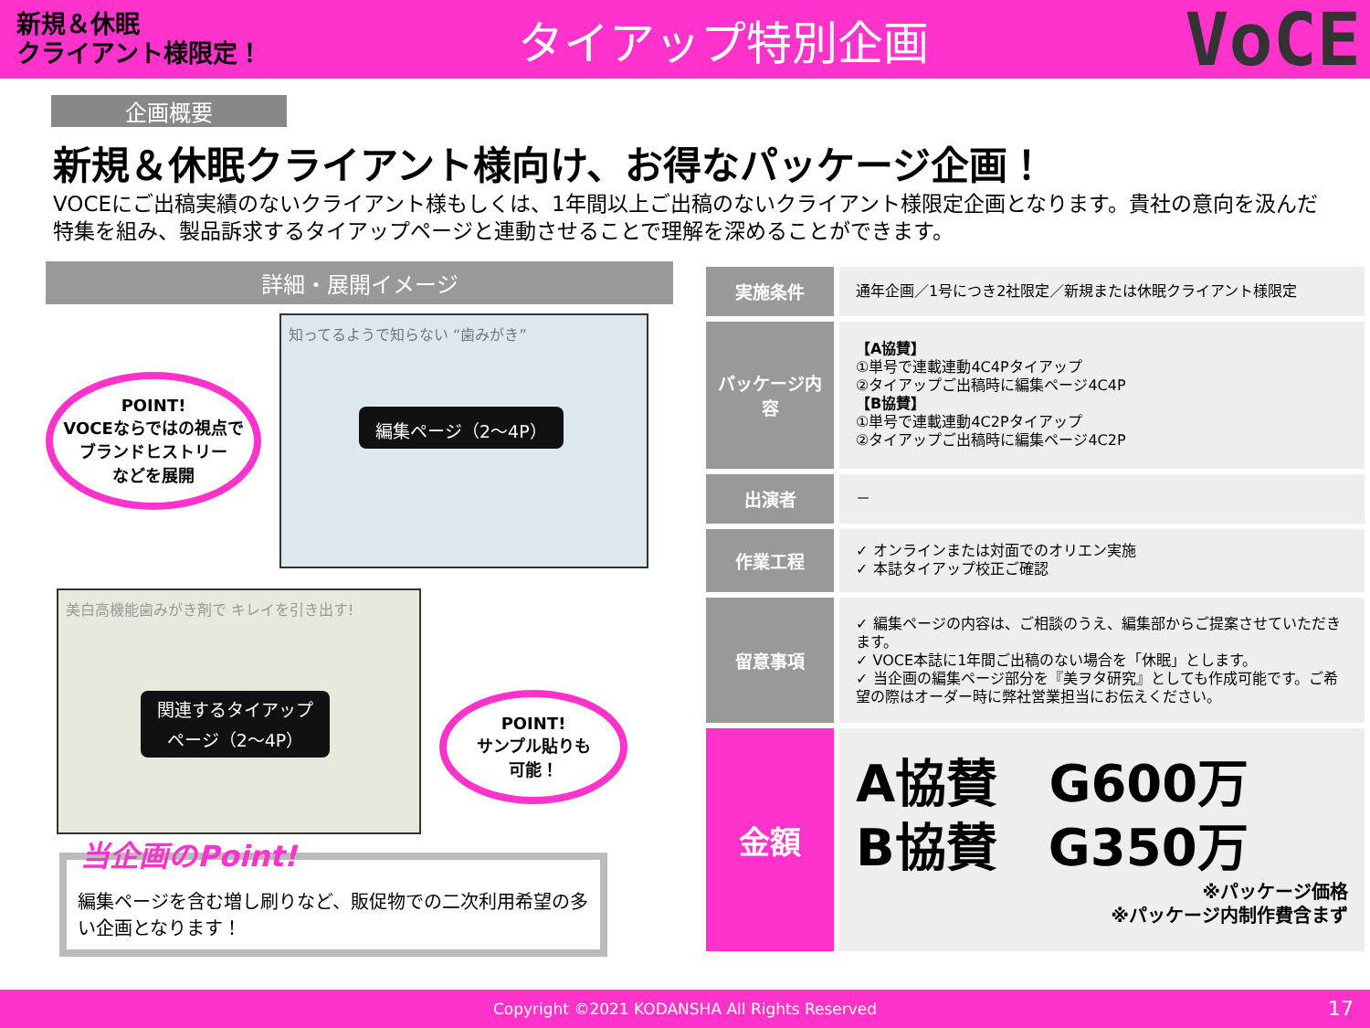新規＆休眠
クライアント様限定！
タイアップ特別企画
VoCE
企画概要
新規＆休眠クライアント様向け、お得なパッケージ企画！
VOCEにご出稿実績のないクライアント様もしくは、1年間以上ご出稿のないクライアント様限定企画となります。貴社の意向を汲んだ特集を組み、製品訴求するタイアップページと連動させることで理解を深めることができます。
詳細・展開イメージ
POINT!
VOCEならではの視点で
ブランドヒストリー
などを展開
知ってるようで知らない “歯みがき”
編集ページ（2～4P）
美白高機能歯みがき剤で キレイを引き出す!
関連するタイアップ
ページ（2～4P）
POINT!
サンプル貼りも
可能！
当企画のPoint!
編集ページを含む増し刷りなど、販促物での二次利用希望の多い企画となります！
| 実施条件 | 通年企画／1号につき2社限定／新規または休眠クライアント様限定 |
| パッケージ内容 | 【A協賛】 ①単号で連載連動4C4Pタイアップ ②タイアップご出稿時に編集ページ4C4P 【B協賛】 ①単号で連載連動4C2Pタイアップ ②タイアップご出稿時に編集ページ4C2P |
| 出演者 | － |
| 作業工程 | ✓ オンラインまたは対面でのオリエン実施 ✓ 本誌タイアップ校正ご確認 |
| 留意事項 | ✓ 編集ページの内容は、ご相談のうえ、編集部からご提案させていただきます。 ✓ VOCE本誌に1年間ご出稿のない場合を「休眠」とします。 ✓ 当企画の編集ページ部分を『美ヲタ研究』としても作成可能です。ご希望の際はオーダー時に弊社営業担当にお伝えください。 |
| 金額 | A協賛 G600万 B協賛 G350万 ※パッケージ価格 ※パッケージ内制作費含まず |
Copyright ©2021 KODANSHA All Rights Reserved 17